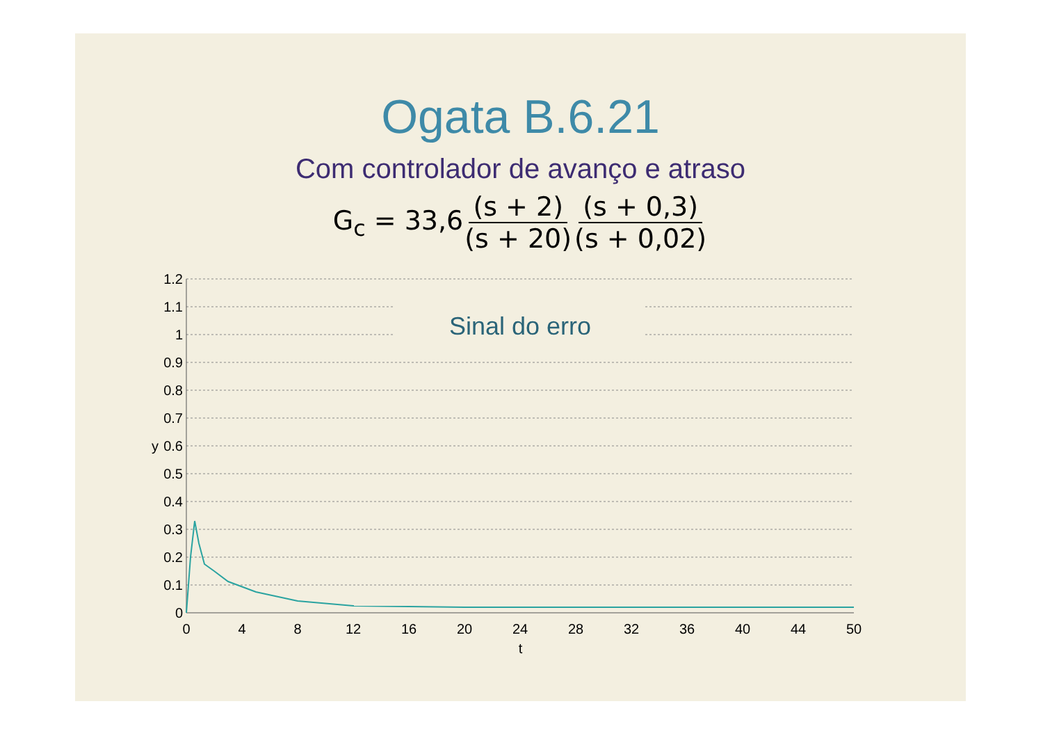Ogata B.6.21
Com controlador de avanço e atraso
G<sub>c</sub> = 33,6 (s + 2) (s + 20) (s + 0,3) (s + 0,02)
Sinal do erro
1.2
1.1
1
0.9
0.8
0.7
0.6
0.5
0.4
0.3
0.2
0.1
0
y
0
4
8
12
16
20
24
28
32
36
40
44
50
t